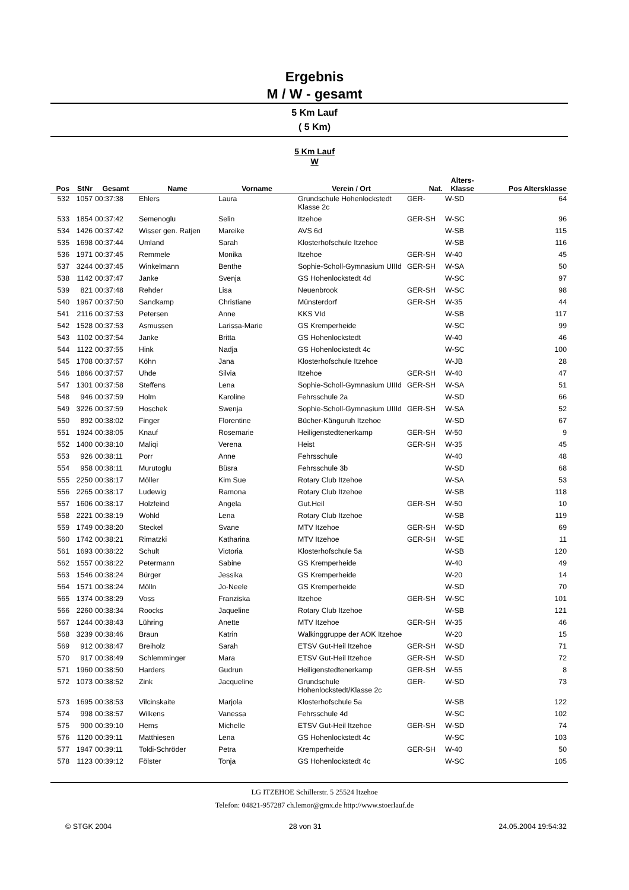Ergebnis
M / W - gesamt
5 Km Lauf
( 5 Km)
5 Km Lauf
W
| Pos | StNr | Gesamt | Name | Vorname | Verein / Ort | Nat. | Alters- Klasse | Pos Altersklasse |
| --- | --- | --- | --- | --- | --- | --- | --- | --- |
| 532 | 1057 | 00:37:38 | Ehlers | Laura | Grundschule Hohenlockstedt Klasse 2c | GER- | W-SD | 64 |
| 533 | 1854 | 00:37:42 | Semenoglu | Selin | Itzehoe | GER-SH | W-SC | 96 |
| 534 | 1426 | 00:37:42 | Wisser gen. Ratjen | Mareike | AVS 6d | | W-SB | 115 |
| 535 | 1698 | 00:37:44 | Umland | Sarah | Klosterhofschule Itzehoe | | W-SB | 116 |
| 536 | 1971 | 00:37:45 | Remmele | Monika | Itzehoe | GER-SH | W-40 | 45 |
| 537 | 3244 | 00:37:45 | Winkelmann | Benthe | Sophie-Scholl-Gymnasium UIIId | GER-SH | W-SA | 50 |
| 538 | 1142 | 00:37:47 | Janke | Svenja | GS Hohenlockstedt 4d | | W-SC | 97 |
| 539 | 821 | 00:37:48 | Rehder | Lisa | Neuenbrook | GER-SH | W-SC | 98 |
| 540 | 1967 | 00:37:50 | Sandkamp | Christiane | Münsterdorf | GER-SH | W-35 | 44 |
| 541 | 2116 | 00:37:53 | Petersen | Anne | KKS VId | | W-SB | 117 |
| 542 | 1528 | 00:37:53 | Asmussen | Larissa-Marie | GS Kremperheide | | W-SC | 99 |
| 543 | 1102 | 00:37:54 | Janke | Britta | GS Hohenlockstedt | | W-40 | 46 |
| 544 | 1122 | 00:37:55 | Hink | Nadja | GS Hohenlockstedt 4c | | W-SC | 100 |
| 545 | 1708 | 00:37:57 | Köhn | Jana | Klosterhofschule Itzehoe | | W-JB | 28 |
| 546 | 1866 | 00:37:57 | Uhde | Silvia | Itzehoe | GER-SH | W-40 | 47 |
| 547 | 1301 | 00:37:58 | Steffens | Lena | Sophie-Scholl-Gymnasium UIIId | GER-SH | W-SA | 51 |
| 548 | 946 | 00:37:59 | Holm | Karoline | Fehrsschule 2a | | W-SD | 66 |
| 549 | 3226 | 00:37:59 | Hoschek | Swenja | Sophie-Scholl-Gymnasium UIIId | GER-SH | W-SA | 52 |
| 550 | 892 | 00:38:02 | Finger | Florentine | Bücher-Känguruh Itzehoe | | W-SD | 67 |
| 551 | 1924 | 00:38:05 | Knauf | Rosemarie | Heiligenstedtenerkamp | GER-SH | W-50 | 9 |
| 552 | 1400 | 00:38:10 | Maliqi | Verena | Heist | GER-SH | W-35 | 45 |
| 553 | 926 | 00:38:11 | Porr | Anne | Fehrsschule | | W-40 | 48 |
| 554 | 958 | 00:38:11 | Murutoglu | Büsra | Fehrsschule 3b | | W-SD | 68 |
| 555 | 2250 | 00:38:17 | Möller | Kim Sue | Rotary Club Itzehoe | | W-SA | 53 |
| 556 | 2265 | 00:38:17 | Ludewig | Ramona | Rotary Club Itzehoe | | W-SB | 118 |
| 557 | 1606 | 00:38:17 | Holzfeind | Angela | Gut.Heil | GER-SH | W-50 | 10 |
| 558 | 2221 | 00:38:19 | Wohld | Lena | Rotary Club Itzehoe | | W-SB | 119 |
| 559 | 1749 | 00:38:20 | Steckel | Svane | MTV Itzehoe | GER-SH | W-SD | 69 |
| 560 | 1742 | 00:38:21 | Rimatzki | Katharina | MTV Itzehoe | GER-SH | W-SE | 11 |
| 561 | 1693 | 00:38:22 | Schult | Victoria | Klosterhofschule 5a | | W-SB | 120 |
| 562 | 1557 | 00:38:22 | Petermann | Sabine | GS Kremperheide | | W-40 | 49 |
| 563 | 1546 | 00:38:24 | Bürger | Jessika | GS Kremperheide | | W-20 | 14 |
| 564 | 1571 | 00:38:24 | Mölln | Jo-Neele | GS Kremperheide | | W-SD | 70 |
| 565 | 1374 | 00:38:29 | Voss | Franziska | Itzehoe | GER-SH | W-SC | 101 |
| 566 | 2260 | 00:38:34 | Roocks | Jaqueline | Rotary Club Itzehoe | | W-SB | 121 |
| 567 | 1244 | 00:38:43 | Lühring | Anette | MTV Itzehoe | GER-SH | W-35 | 46 |
| 568 | 3239 | 00:38:46 | Braun | Katrin | Walkinggruppe der AOK Itzehoe | | W-20 | 15 |
| 569 | 912 | 00:38:47 | Breiholz | Sarah | ETSV Gut-Heil Itzehoe | GER-SH | W-SD | 71 |
| 570 | 917 | 00:38:49 | Schlemminger | Mara | ETSV Gut-Heil Itzehoe | GER-SH | W-SD | 72 |
| 571 | 1960 | 00:38:50 | Harders | Gudrun | Heiligenstedtenerkamp | GER-SH | W-55 | 8 |
| 572 | 1073 | 00:38:52 | Zink | Jacqueline | Grundschule Hohenlockstedt/Klasse 2c | GER- | W-SD | 73 |
| 573 | 1695 | 00:38:53 | Vilcinskaite | Marjola | Klosterhofschule 5a | | W-SB | 122 |
| 574 | 998 | 00:38:57 | Wilkens | Vanessa | Fehrsschule 4d | | W-SC | 102 |
| 575 | 900 | 00:39:10 | Hems | Michelle | ETSV Gut-Heil Itzehoe | GER-SH | W-SD | 74 |
| 576 | 1120 | 00:39:11 | Matthiesen | Lena | GS Hohenlockstedt 4c | | W-SC | 103 |
| 577 | 1947 | 00:39:11 | Toldi-Schröder | Petra | Kremperheide | GER-SH | W-40 | 50 |
| 578 | 1123 | 00:39:12 | Fölster | Tonja | GS Hohenlockstedt 4c | | W-SC | 105 |
LG ITZEHOE Schillerstr. 5 25524 Itzehoe
Telefon: 04821-957287 ch.lemor@gmx.de http://www.stoerlauf.de
© STGK 2004 28 von 31 24.05.2004 19:54:32